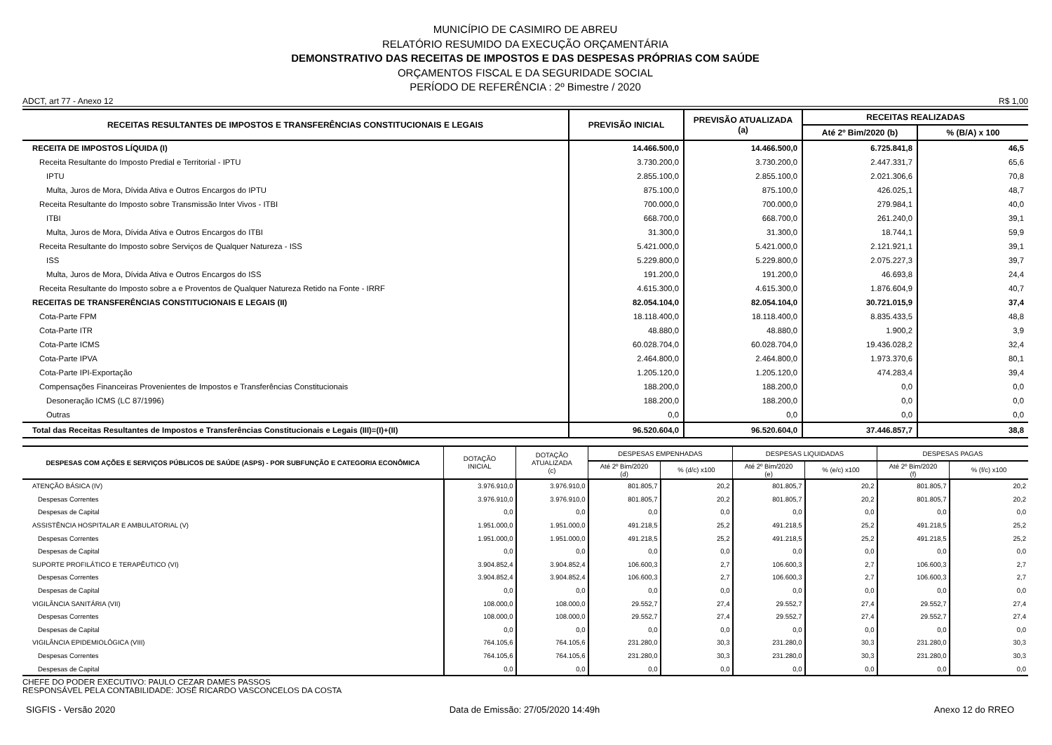MUNICÍPIO DE CASIMIRO DE ABREU
RELATÓRIO RESUMIDO DA EXECUÇÃO ORÇAMENTÁRIA
DEMONSTRATIVO DAS RECEITAS DE IMPOSTOS E DAS DESPESAS PRÓPRIAS COM SAÚDE
ORÇAMENTOS FISCAL E DA SEGURIDADE SOCIAL
PERÍODO DE REFERÊNCIA : 2º Bimestre / 2020
ADCT, art 77 - Anexo 12 R$ 1,00
| RECEITAS RESULTANTES DE IMPOSTOS E TRANSFERÊNCIAS CONSTITUCIONAIS E LEGAIS | PREVISÃO INICIAL | PREVISÃO ATUALIZADA (a) | RECEITAS REALIZADAS | |
| --- | --- | --- | --- | --- |
| | | | Até 2º Bim/2020 (b) | % (B/A) x 100 |
| RECEITA DE IMPOSTOS LÍQUIDA (I) | 14.466.500,0 | 14.466.500,0 | 6.725.841,8 | 46,5 |
| Receita Resultante do Imposto Predial e Territorial - IPTU | 3.730.200,0 | 3.730.200,0 | 2.447.331,7 | 65,6 |
| IPTU | 2.855.100,0 | 2.855.100,0 | 2.021.306,6 | 70,8 |
| Multa, Juros de Mora, Dívida Ativa e Outros Encargos do IPTU | 875.100,0 | 875.100,0 | 426.025,1 | 48,7 |
| Receita Resultante do Imposto sobre Transmissão Inter Vivos - ITBI | 700.000,0 | 700.000,0 | 279.984,1 | 40,0 |
| ITBI | 668.700,0 | 668.700,0 | 261.240,0 | 39,1 |
| Multa, Juros de Mora, Dívida Ativa e Outros Encargos do ITBI | 31.300,0 | 31.300,0 | 18.744,1 | 59,9 |
| Receita Resultante do Imposto sobre Serviços de Qualquer Natureza - ISS | 5.421.000,0 | 5.421.000,0 | 2.121.921,1 | 39,1 |
| ISS | 5.229.800,0 | 5.229.800,0 | 2.075.227,3 | 39,7 |
| Multa, Juros de Mora, Dívida Ativa e Outros Encargos do ISS | 191.200,0 | 191.200,0 | 46.693,8 | 24,4 |
| Receita Resultante do Imposto sobre a e Proventos de Qualquer Natureza Retido na Fonte - IRRF | 4.615.300,0 | 4.615.300,0 | 1.876.604,9 | 40,7 |
| RECEITAS DE TRANSFERÊNCIAS CONSTITUCIONAIS E LEGAIS (II) | 82.054.104,0 | 82.054.104,0 | 30.721.015,9 | 37,4 |
| Cota-Parte FPM | 18.118.400,0 | 18.118.400,0 | 8.835.433,5 | 48,8 |
| Cota-Parte ITR | 48.880,0 | 48.880,0 | 1.900,2 | 3,9 |
| Cota-Parte ICMS | 60.028.704,0 | 60.028.704,0 | 19.436.028,2 | 32,4 |
| Cota-Parte IPVA | 2.464.800,0 | 2.464.800,0 | 1.973.370,6 | 80,1 |
| Cota-Parte IPI-Exportação | 1.205.120,0 | 1.205.120,0 | 474.283,4 | 39,4 |
| Compensações Financeiras Provenientes de Impostos e Transferências Constitucionais | 188.200,0 | 188.200,0 | 0,0 | 0,0 |
| Desoneração ICMS (LC 87/1996) | 188.200,0 | 188.200,0 | 0,0 | 0,0 |
| Outras | 0,0 | 0,0 | 0,0 | 0,0 |
| Total das Receitas Resultantes de Impostos e Transferências Constitucionais e Legais (III)=(I)+(II) | 96.520.604,0 | 96.520.604,0 | 37.446.857,7 | 38,8 |
| DESPESAS COM AÇÕES E SERVIÇOS PÚBLICOS DE SAÚDE (ASPS) - POR SUBFUNÇÃO E CATEGORIA ECONÔMICA | DOTAÇÃO INICIAL | DOTAÇÃO ATUALIZADA (c) | DESPESAS EMPENHADAS | | DESPESAS LIQUIDADAS | | DESPESAS PAGAS | |
| --- | --- | --- | --- | --- | --- | --- | --- | --- |
| | | | Até 2º Bim/2020 (d) | % (d/c) x100 | Até 2º Bim/2020 (e) | % (e/c) x100 | Até 2º Bim/2020 (f) | % (f/c) x100 |
| ATENÇÃO BÁSICA (IV) | 3.976.910,0 | 3.976.910,0 | 801.805,7 | 20,2 | 801.805,7 | 20,2 | 801.805,7 | 20,2 |
| Despesas Correntes | 3.976.910,0 | 3.976.910,0 | 801.805,7 | 20,2 | 801.805,7 | 20,2 | 801.805,7 | 20,2 |
| Despesas de Capital | 0,0 | 0,0 | 0,0 | 0,0 | 0,0 | 0,0 | 0,0 | 0,0 |
| ASSISTÊNCIA HOSPITALAR E AMBULATORIAL (V) | 1.951.000,0 | 1.951.000,0 | 491.218,5 | 25,2 | 491.218,5 | 25,2 | 491.218,5 | 25,2 |
| Despesas Correntes | 1.951.000,0 | 1.951.000,0 | 491.218,5 | 25,2 | 491.218,5 | 25,2 | 491.218,5 | 25,2 |
| Despesas de Capital | 0,0 | 0,0 | 0,0 | 0,0 | 0,0 | 0,0 | 0,0 | 0,0 |
| SUPORTE PROFILÁTICO E TERAPÊUTICO (VI) | 3.904.852,4 | 3.904.852,4 | 106.600,3 | 2,7 | 106.600,3 | 2,7 | 106.600,3 | 2,7 |
| Despesas Correntes | 3.904.852,4 | 3.904.852,4 | 106.600,3 | 2,7 | 106.600,3 | 2,7 | 106.600,3 | 2,7 |
| Despesas de Capital | 0,0 | 0,0 | 0,0 | 0,0 | 0,0 | 0,0 | 0,0 | 0,0 |
| VIGILÂNCIA SANITÁRIA (VII) | 108.000,0 | 108.000,0 | 29.552,7 | 27,4 | 29.552,7 | 27,4 | 29.552,7 | 27,4 |
| Despesas Correntes | 108.000,0 | 108.000,0 | 29.552,7 | 27,4 | 29.552,7 | 27,4 | 29.552,7 | 27,4 |
| Despesas de Capital | 0,0 | 0,0 | 0,0 | 0,0 | 0,0 | 0,0 | 0,0 | 0,0 |
| VIGILÂNCIA EPIDEMIOLÓGICA (VIII) | 764.105,6 | 764.105,6 | 231.280,0 | 30,3 | 231.280,0 | 30,3 | 231.280,0 | 30,3 |
| Despesas Correntes | 764.105,6 | 764.105,6 | 231.280,0 | 30,3 | 231.280,0 | 30,3 | 231.280,0 | 30,3 |
| Despesas de Capital | 0,0 | 0,0 | 0,0 | 0,0 | 0,0 | 0,0 | 0,0 | 0,0 |
CHEFE DO PODER EXECUTIVO: PAULO CEZAR DAMES PASSOS
RESPONSÁVEL PELA CONTABILIDADE: JOSÉ RICARDO VASCONCELOS DA COSTA
SIGFIS - Versão 2020 Data de Emissão: 27/05/2020 14:49h Anexo 12 do RREO